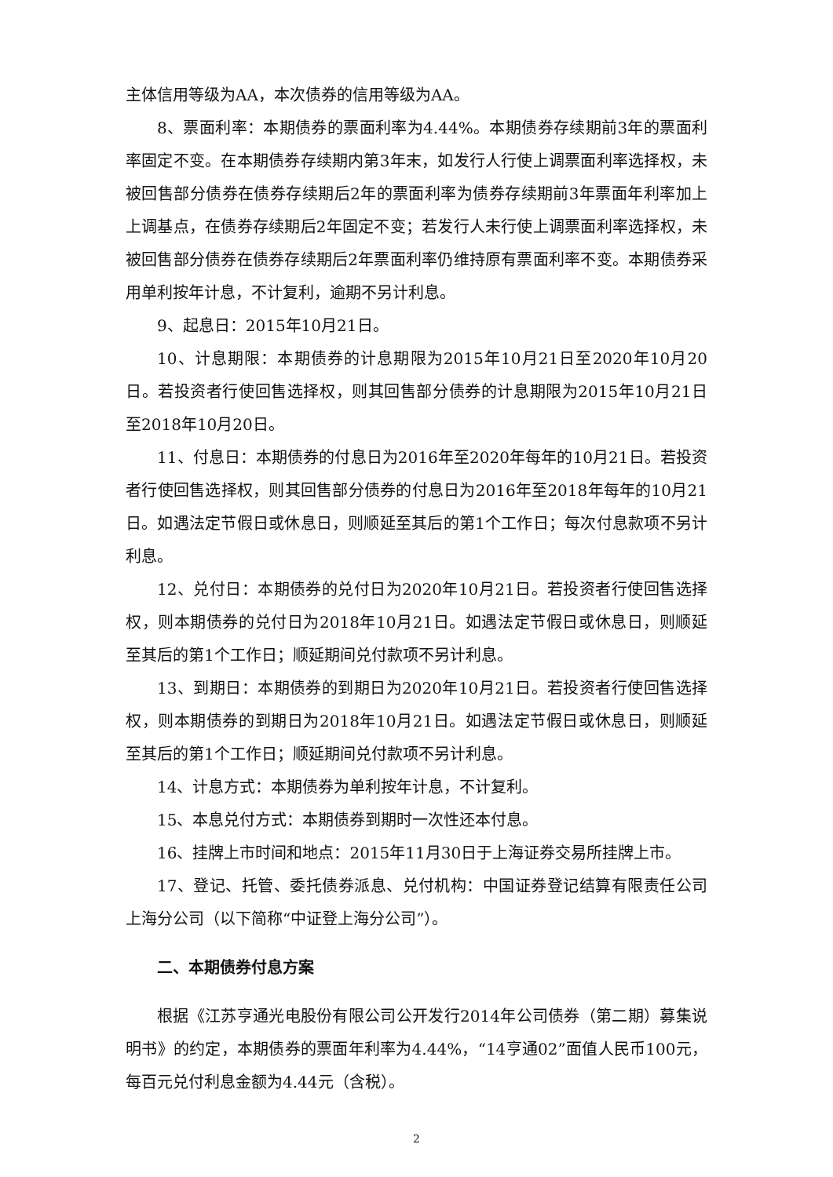主体信用等级为AA，本次债券的信用等级为AA。
8、票面利率：本期债券的票面利率为4.44%。本期债券存续期前3年的票面利率固定不变。在本期债券存续期内第3年末，如发行人行使上调票面利率选择权，未被回售部分债券在债券存续期后2年的票面利率为债券存续期前3年票面年利率加上上调基点，在债券存续期后2年固定不变；若发行人未行使上调票面利率选择权，未被回售部分债券在债券存续期后2年票面利率仍维持原有票面利率不变。本期债券采用单利按年计息，不计复利，逾期不另计利息。
9、起息日：2015年10月21日。
10、计息期限：本期债券的计息期限为2015年10月21日至2020年10月20日。若投资者行使回售选择权，则其回售部分债券的计息期限为2015年10月21日至2018年10月20日。
11、付息日：本期债券的付息日为2016年至2020年每年的10月21日。若投资者行使回售选择权，则其回售部分债券的付息日为2016年至2018年每年的10月21日。如遇法定节假日或休息日，则顺延至其后的第1个工作日；每次付息款项不另计利息。
12、兑付日：本期债券的兑付日为2020年10月21日。若投资者行使回售选择权，则本期债券的兑付日为2018年10月21日。如遇法定节假日或休息日，则顺延至其后的第1个工作日；顺延期间兑付款项不另计利息。
13、到期日：本期债券的到期日为2020年10月21日。若投资者行使回售选择权，则本期债券的到期日为2018年10月21日。如遇法定节假日或休息日，则顺延至其后的第1个工作日；顺延期间兑付款项不另计利息。
14、计息方式：本期债券为单利按年计息，不计复利。
15、本息兑付方式：本期债券到期时一次性还本付息。
16、挂牌上市时间和地点：2015年11月30日于上海证券交易所挂牌上市。
17、登记、托管、委托债券派息、兑付机构：中国证券登记结算有限责任公司上海分公司（以下简称“中证登上海分公司”）。
二、本期债券付息方案
根据《江苏亨通光电股份有限公司公开发行2014年公司债券（第二期）募集说明书》的约定，本期债券的票面年利率为4.44%，“14亨通02”面值人民币100元，每百元兑付利息金额为4.44元（含税）。
2